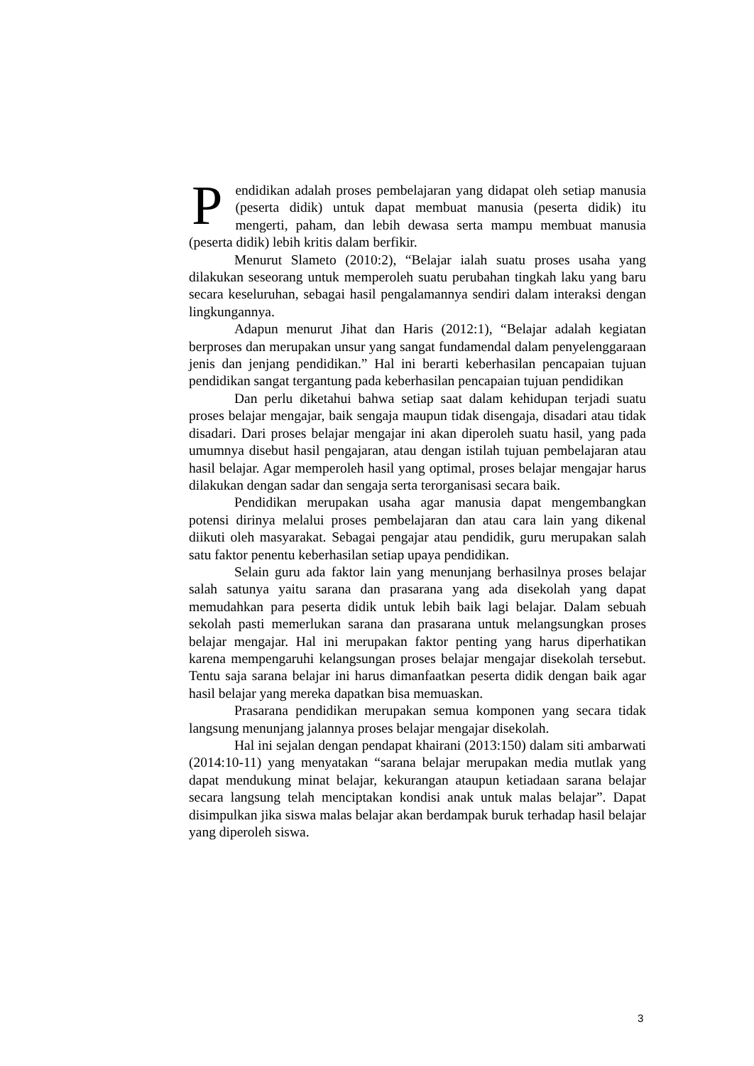Pendidikan adalah proses pembelajaran yang didapat oleh setiap manusia (peserta didik) untuk dapat membuat manusia (peserta didik) itu mengerti, paham, dan lebih dewasa serta mampu membuat manusia (peserta didik) lebih kritis dalam berfikir.
Menurut Slameto (2010:2), “Belajar ialah suatu proses usaha yang dilakukan seseorang untuk memperoleh suatu perubahan tingkah laku yang baru secara keseluruhan, sebagai hasil pengalamannya sendiri dalam interaksi dengan lingkungannya.
Adapun menurut Jihat dan Haris (2012:1), “Belajar adalah kegiatan berproses dan merupakan unsur yang sangat fundamendal dalam penyelenggaraan jenis dan jenjang pendidikan.” Hal ini berarti keberhasilan pencapaian tujuan pendidikan sangat tergantung pada keberhasilan pencapaian tujuan pendidikan
Dan perlu diketahui bahwa setiap saat dalam kehidupan terjadi suatu proses belajar mengajar, baik sengaja maupun tidak disengaja, disadari atau tidak disadari. Dari proses belajar mengajar ini akan diperoleh suatu hasil, yang pada umumnya disebut hasil pengajaran, atau dengan istilah tujuan pembelajaran atau hasil belajar. Agar memperoleh hasil yang optimal, proses belajar mengajar harus dilakukan dengan sadar dan sengaja serta terorganisasi secara baik.
Pendidikan merupakan usaha agar manusia dapat mengembangkan potensi dirinya melalui proses pembelajaran dan atau cara lain yang dikenal diikuti oleh masyarakat. Sebagai pengajar atau pendidik, guru merupakan salah satu faktor penentu keberhasilan setiap upaya pendidikan.
Selain guru ada faktor lain yang menunjang berhasilnya proses belajar salah satunya yaitu sarana dan prasarana yang ada disekolah yang dapat memudahkan para peserta didik untuk lebih baik lagi belajar. Dalam sebuah sekolah pasti memerlukan sarana dan prasarana untuk melangsungkan proses belajar mengajar. Hal ini merupakan faktor penting yang harus diperhatikan karena mempengaruhi kelangsungan proses belajar mengajar disekolah tersebut. Tentu saja sarana belajar ini harus dimanfaatkan peserta didik dengan baik agar hasil belajar yang mereka dapatkan bisa memuaskan.
Prasarana pendidikan merupakan semua komponen yang secara tidak langsung menunjang jalannya proses belajar mengajar disekolah.
Hal ini sejalan dengan pendapat khairani (2013:150) dalam siti ambarwati (2014:10-11) yang menyatakan “sarana belajar merupakan media mutlak yang dapat mendukung minat belajar, kekurangan ataupun ketiadaan sarana belajar secara langsung telah menciptakan kondisi anak untuk malas belajar”. Dapat disimpulkan jika siswa malas belajar akan berdampak buruk terhadap hasil belajar yang diperoleh siswa.
3